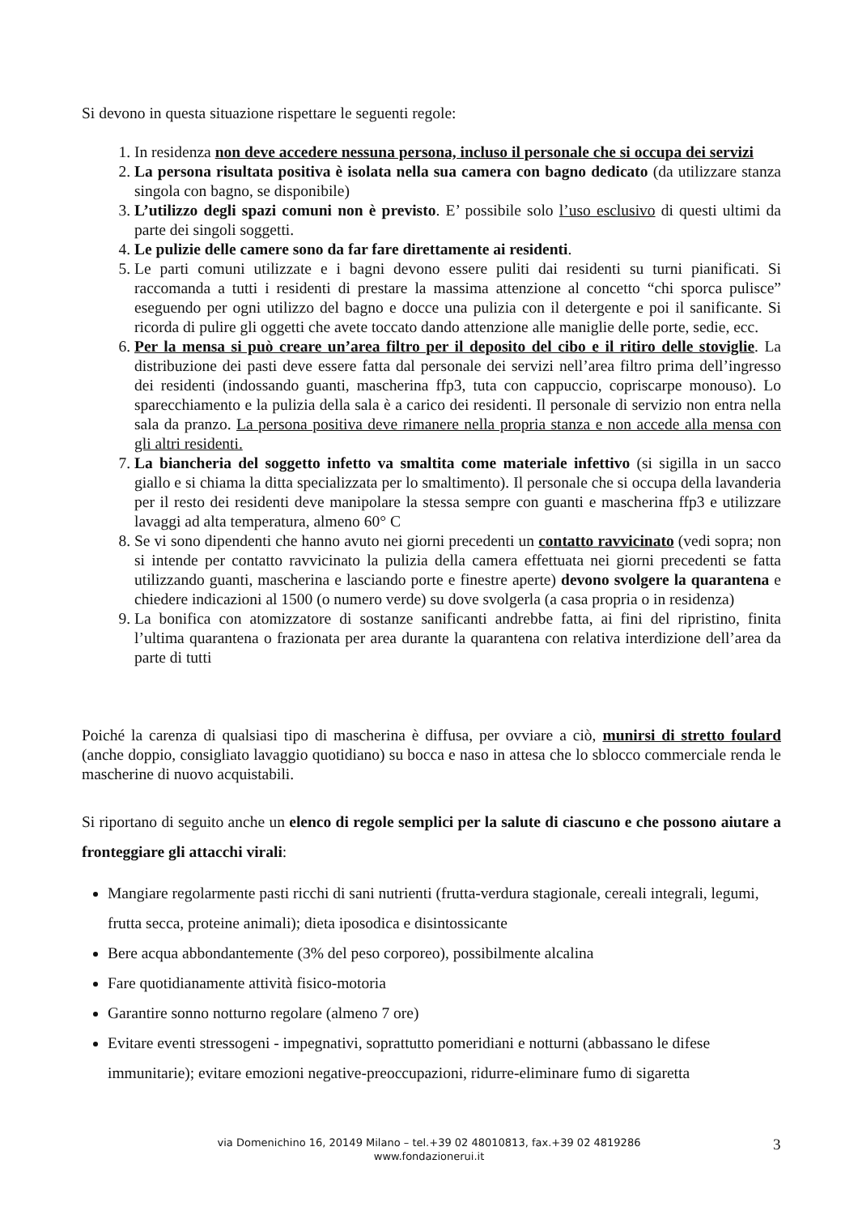Si devono in questa situazione rispettare le seguenti regole:
1. In residenza non deve accedere nessuna persona, incluso il personale che si occupa dei servizi
2. La persona risultata positiva è isolata nella sua camera con bagno dedicato (da utilizzare stanza singola con bagno, se disponibile)
3. L’utilizzo degli spazi comuni non è previsto. E’ possibile solo l’uso esclusivo di questi ultimi da parte dei singoli soggetti.
4. Le pulizie delle camere sono da far fare direttamente ai residenti.
5. Le parti comuni utilizzate e i bagni devono essere puliti dai residenti su turni pianificati. Si raccomanda a tutti i residenti di prestare la massima attenzione al concetto “chi sporca pulisce” eseguendo per ogni utilizzo del bagno e docce una pulizia con il detergente e poi il sanificante. Si ricorda di pulire gli oggetti che avete toccato dando attenzione alle maniglie delle porte, sedie, ecc.
6. Per la mensa si può creare un’area filtro per il deposito del cibo e il ritiro delle stoviglie. La distribuzione dei pasti deve essere fatta dal personale dei servizi nell’area filtro prima dell’ingresso dei residenti (indossando guanti, mascherina ffp3, tuta con cappuccio, copriscarpe monouso). Lo sparecchiamento e la pulizia della sala è a carico dei residenti. Il personale di servizio non entra nella sala da pranzo. La persona positiva deve rimanere nella propria stanza e non accede alla mensa con gli altri residenti.
7. La biancheria del soggetto infetto va smaltita come materiale infettivo (si sigilla in un sacco giallo e si chiama la ditta specializzata per lo smaltimento). Il personale che si occupa della lavanderia per il resto dei residenti deve manipolare la stessa sempre con guanti e mascherina ffp3 e utilizzare lavaggi ad alta temperatura, almeno 60° C
8. Se vi sono dipendenti che hanno avuto nei giorni precedenti un contatto ravvicinato (vedi sopra; non si intende per contatto ravvicinato la pulizia della camera effettuata nei giorni precedenti se fatta utilizzando guanti, mascherina e lasciando porte e finestre aperte) devono svolgere la quarantena e chiedere indicazioni al 1500 (o numero verde) su dove svolgerla (a casa propria o in residenza)
9. La bonifica con atomizzatore di sostanze sanificanti andrebbe fatta, ai fini del ripristino, finita l’ultima quarantena o frazionata per area durante la quarantena con relativa interdizione dell’area da parte di tutti
Poiché la carenza di qualsiasi tipo di mascherina è diffusa, per ovviare a ciò, munirsi di stretto foulard (anche doppio, consigliato lavaggio quotidiano) su bocca e naso in attesa che lo sblocco commerciale renda le mascherine di nuovo acquistabili.
Si riportano di seguito anche un elenco di regole semplici per la salute di ciascuno e che possono aiutare a fronteggiare gli attacchi virali:
Mangiare regolarmente pasti ricchi di sani nutrienti (frutta-verdura stagionale, cereali integrali, legumi, frutta secca, proteine animali); dieta iposodica e disintossicante
Bere acqua abbondantemente (3% del peso corporeo), possibilmente alcalina
Fare quotidianamente attività fisico-motoria
Garantire sonno notturno regolare (almeno 7 ore)
Evitare eventi stressogeni - impegnativi, soprattutto pomeridiani e notturni (abbassano le difese immunitarie); evitare emozioni negative-preoccupazioni, ridurre-eliminare fumo di sigaretta
via Domenichino 16, 20149 Milano – tel.+39 02 48010813, fax.+39 02 4819286
www.fondazionerui.it
3